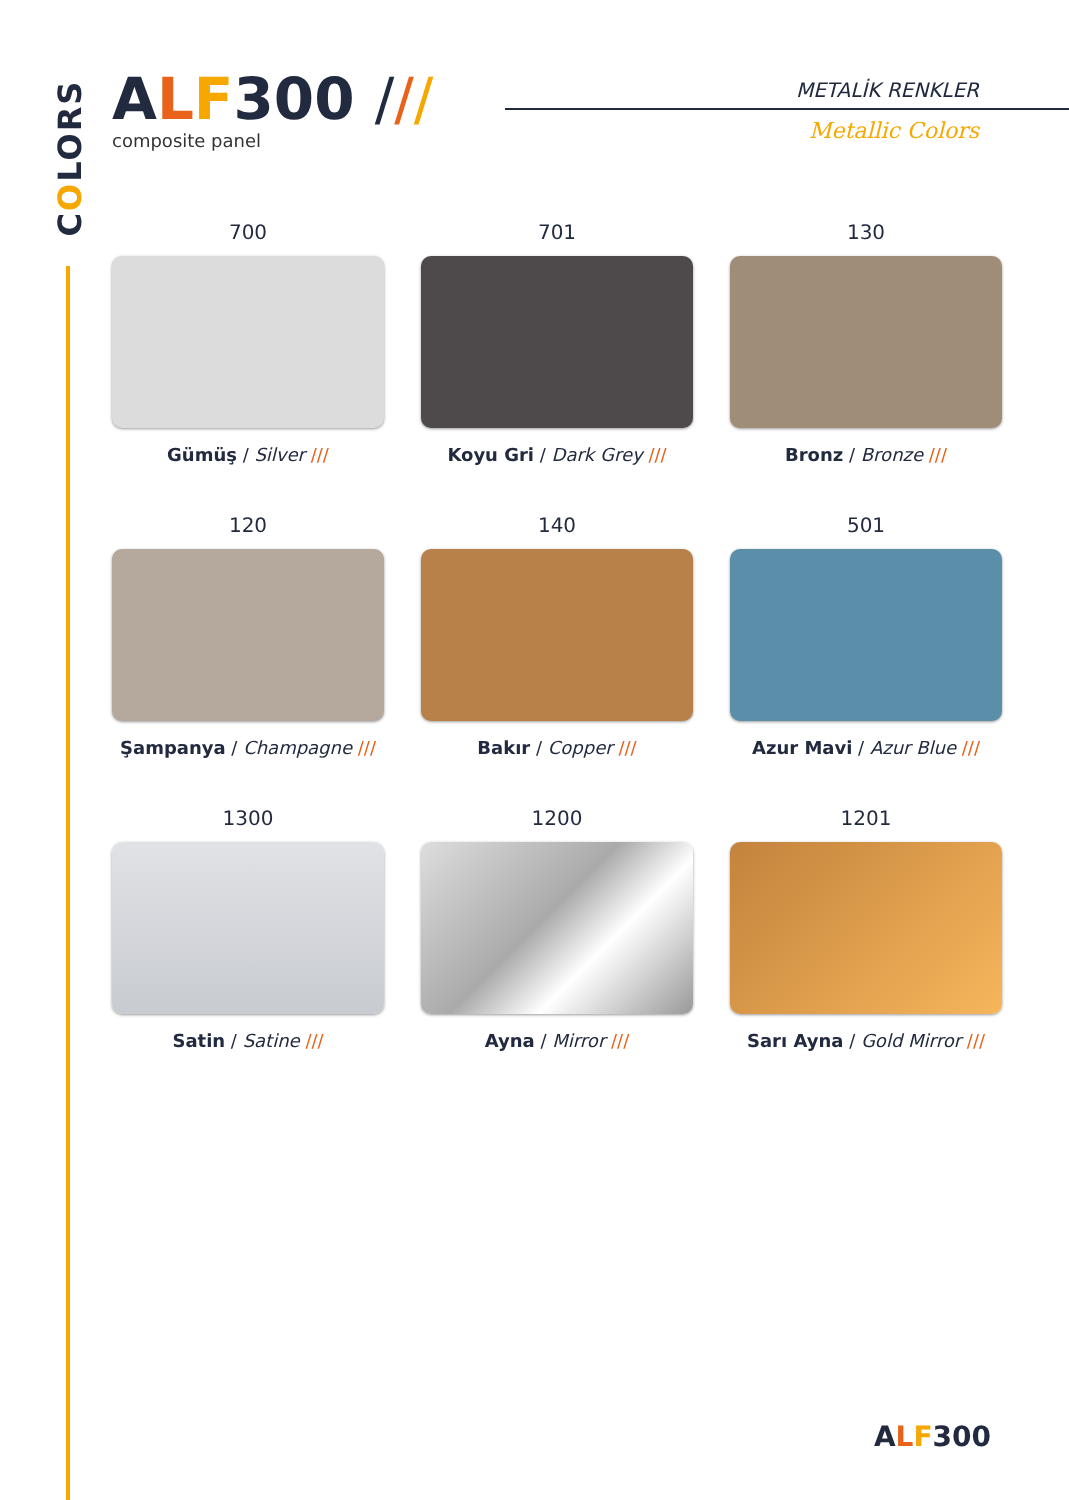COLORS
ALF300 ///
composite panel
METALİK RENKLER
Metallic Colors
700
Gümüş / Silver ///
701
Koyu Gri / Dark Grey ///
130
Bronz / Bronze ///
120
Şampanya / Champagne ///
140
Bakır / Copper ///
501
Azur Mavi / Azur Blue ///
1300
Satin / Satine ///
1200
Ayna / Mirror ///
1201
Sarı Ayna / Gold Mirror ///
ALF300